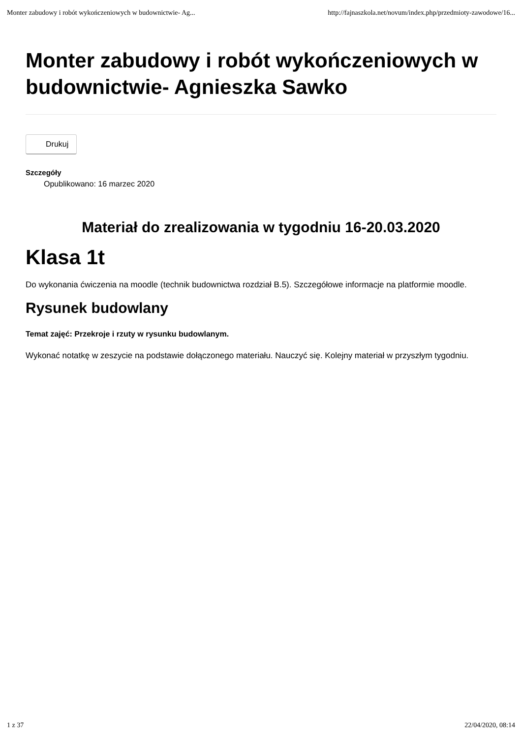Monter zabudowy i robót wykończeniowych w budownictwie- Ag... http://fajnaszkola.net/novum/index.php/przedmioty-zawodowe/16...
Monter zabudowy i robót wykończeniowych w budownictwie- Agnieszka Sawko
Drukuj
Szczegóły
Opublikowano: 16 marzec 2020
Materiał do zrealizowania w tygodniu 16-20.03.2020
Klasa 1t
Do wykonania ćwiczenia na moodle (technik budownictwa rozdział B.5). Szczegółowe informacje na platformie moodle.
Rysunek budowlany
Temat zajęć: Przekroje i rzuty w rysunku budowlanym.
Wykonać notatkę w zeszycie na podstawie dołączonego materiału. Nauczyć się. Kolejny materiał w przyszłym tygodniu.
1 z 37 22/04/2020, 08:14